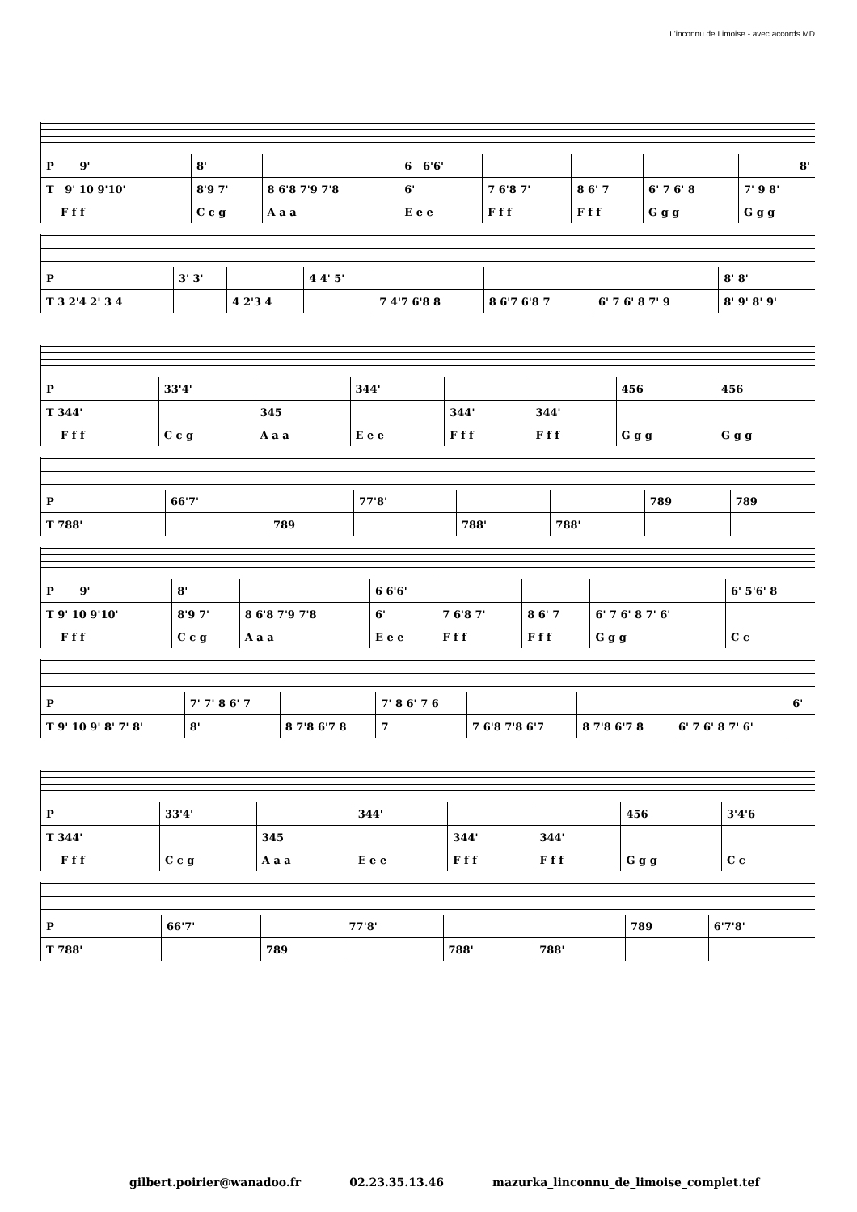L'inconnu de Limoise - avec accords MD
| P 9' | 8' | | 6 6'6' | | | | 8' |
| T 9' 10 9'10' | 8'9 7' | 8 6'8 7'9 7'8 | 6' | 7 6'8 7' | 8 6' 7 | 6' 7 6' 8 | 7' 9 8' |
| F f f | C c g | A a a | E e e | F f f | F f f | G g g | G g g |
| P | 3' 3' | | 4 4' 5' | | | | 8' 8' |
| T 3 2'4 2' 3 4 | | 4 2'3 4 | | 7 4'7 6'8 8 | 8 6'7 6'8 7 | 6' 7 6' 8 7' 9 | 8' 9' 8' 9' |
| P | 33'4' | | 344' | | | 456 | 456 |
| T 344' | | 345 | | 344' | 344' | | |
| F f f | C c g | A a a | E e e | F f f | F f f | G g g | G g g |
| P | 66'7' | | 77'8' | | | 789 | 789 |
| T 788' | | 789 | | 788' | 788' | | |
| P 9' | 8' | | 6 6'6' | | | | 6' 5'6' 8 |
| T 9' 10 9'10' | 8'9 7' | 8 6'8 7'9 7'8 | 6' | 7 6'8 7' | 8 6' 7 | 6' 7 6' 8 7' 6' | |
| F f f | C c g | A a a | E e e | F f f | F f f | G g g | C c |
| P | 7' 7' 8 6' 7 | | 7' 8 6' 7 6 | | | | 6' |
| T 9' 10 9' 8' 7' 8' | 8' | 8 7'8 6'7 8 | 7 | 7 6'8 7'8 6'7 | 8 7'8 6'7 8 | 6' 7 6' 8 7' 6' | |
| P | 33'4' | | 344' | | | 456 | 3'4'6 |
| T 344' | | 345 | | 344' | 344' | | |
| F f f | C c g | A a a | E e e | F f f | F f f | G g g | C c |
| P | 66'7' | | 77'8' | | | 789 | 6'7'8' |
| T 788' | | 789 | | 788' | 788' | | |
gilbert.poirier@wanadoo.fr 02.23.35.13.46 mazurka_linconnu_de_limoise_complet.tef